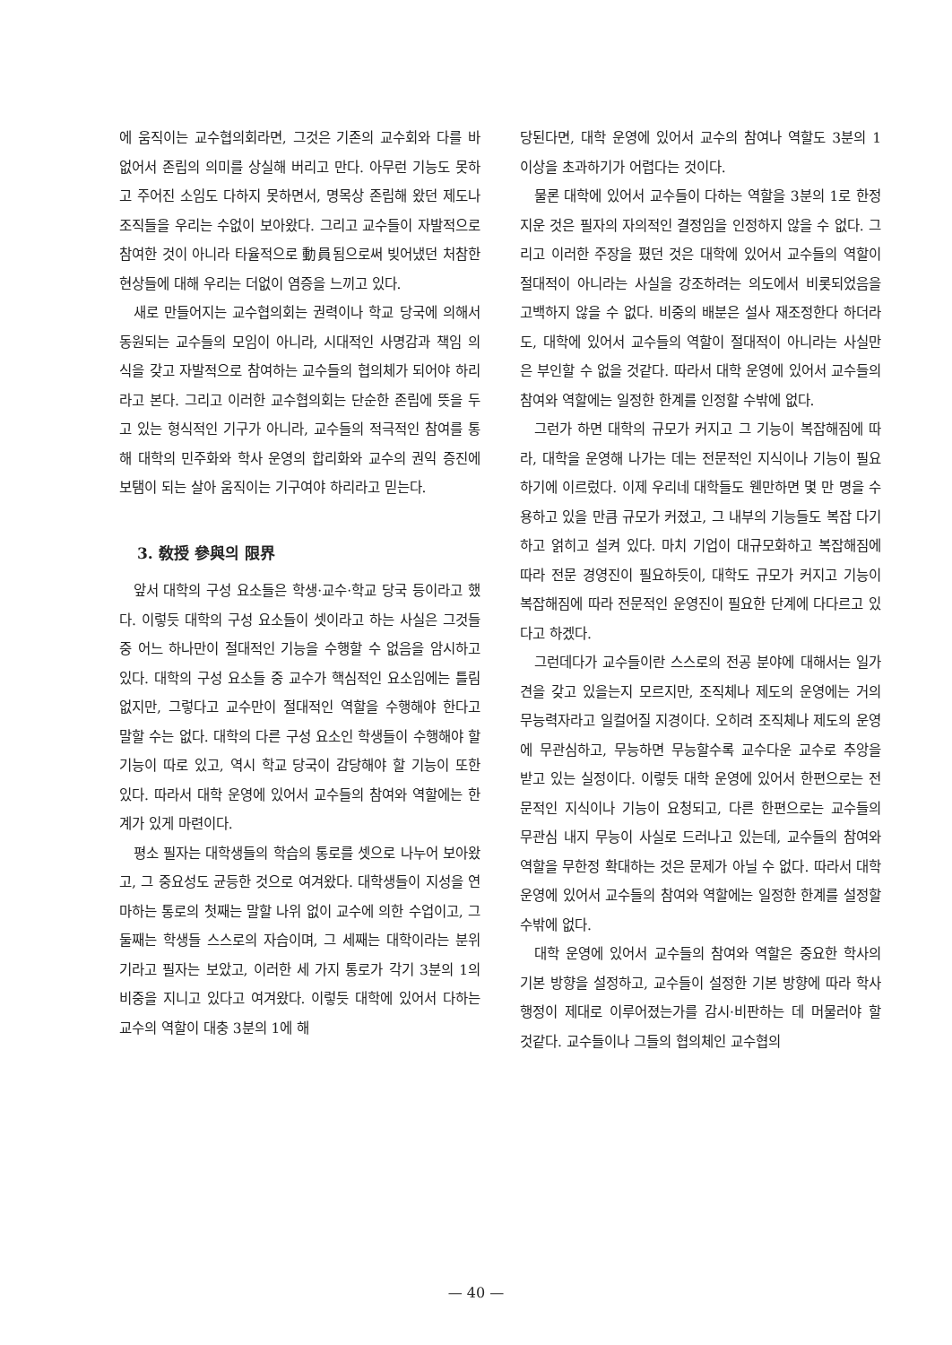에 움직이는 교수협의회라면, 그것은 기존의 교수회와 다를 바 없어서 존립의 의미를 상실해 버리고 만다. 아무런 기능도 못하고 주어진 소임도 다하지 못하면서, 명목상 존립해 왔던 제도나 조직들을 우리는 수없이 보아왔다. 그리고 교수들이 자발적으로 참여한 것이 아니라 타율적으로 動員됨으로써 빚어냈던 처참한 현상들에 대해 우리는 더없이 염증을 느끼고 있다.
새로 만들어지는 교수협의회는 권력이나 학교 당국에 의해서 동원되는 교수들의 모임이 아니라, 시대적인 사명감과 책임 의식을 갖고 자발적으로 참여하는 교수들의 협의체가 되어야 하리라고 본다. 그리고 이러한 교수협의회는 단순한 존립에 뜻을 두고 있는 형식적인 기구가 아니라, 교수들의 적극적인 참여를 통해 대학의 민주화와 학사 운영의 합리화와 교수의 권익 증진에 보탬이 되는 살아 움직이는 기구여야 하리라고 믿는다.
3. 敎授 參與의 限界
앞서 대학의 구성 요소들은 학생·교수·학교 당국 등이라고 했다. 이렇듯 대학의 구성 요소들이 셋이라고 하는 사실은 그것들 중 어느 하나만이 절대적인 기능을 수행할 수 없음을 암시하고 있다. 대학의 구성 요소들 중 교수가 핵심적인 요소임에는 틀림 없지만, 그렇다고 교수만이 절대적인 역할을 수행해야 한다고 말할 수는 없다. 대학의 다른 구성 요소인 학생들이 수행해야 할 기능이 따로 있고, 역시 학교 당국이 감당해야 할 기능이 또한 있다. 따라서 대학 운영에 있어서 교수들의 참여와 역할에는 한계가 있게 마련이다.
평소 필자는 대학생들의 학습의 통로를 셋으로 나누어 보아왔고, 그 중요성도 균등한 것으로 여겨왔다. 대학생들이 지성을 연마하는 통로의 첫째는 말할 나위 없이 교수에 의한 수업이고, 그 둘째는 학생들 스스로의 자습이며, 그 세째는 대학이라는 분위기라고 필자는 보았고, 이러한 세 가지 통로가 각기 3분의 1의 비중을 지니고 있다고 여겨왔다. 이렇듯 대학에 있어서 다하는 교수의 역할이 대충 3분의 1에 해
당된다면, 대학 운영에 있어서 교수의 참여나 역할도 3분의 1 이상을 초과하기가 어렵다는 것이다.
물론 대학에 있어서 교수들이 다하는 역할을 3분의 1로 한정지운 것은 필자의 자의적인 결정임을 인정하지 않을 수 없다. 그리고 이러한 주장을 폈던 것은 대학에 있어서 교수들의 역할이 절대적이 아니라는 사실을 강조하려는 의도에서 비롯되었음을 고백하지 않을 수 없다. 비중의 배분은 설사 재조정한다 하더라도, 대학에 있어서 교수들의 역할이 절대적이 아니라는 사실만은 부인할 수 없을 것같다. 따라서 대학 운영에 있어서 교수들의 참여와 역할에는 일정한 한계를 인정할 수밖에 없다.
그런가 하면 대학의 규모가 커지고 그 기능이 복잡해짐에 따라, 대학을 운영해 나가는 데는 전문적인 지식이나 기능이 필요하기에 이르렀다. 이제 우리네 대학들도 웬만하면 몇 만 명을 수용하고 있을 만큼 규모가 커졌고, 그 내부의 기능들도 복잡 다기하고 얽히고 설켜 있다. 마치 기업이 대규모화하고 복잡해짐에 따라 전문 경영진이 필요하듯이, 대학도 규모가 커지고 기능이 복잡해짐에 따라 전문적인 운영진이 필요한 단계에 다다르고 있다고 하겠다.
그런데다가 교수들이란 스스로의 전공 분야에 대해서는 일가견을 갖고 있을는지 모르지만, 조직체나 제도의 운영에는 거의 무능력자라고 일컬어질 지경이다. 오히려 조직체나 제도의 운영에 무관심하고, 무능하면 무능할수록 교수다운 교수로 추앙을 받고 있는 실정이다. 이렇듯 대학 운영에 있어서 한편으로는 전문적인 지식이나 기능이 요청되고, 다른 한편으로는 교수들의 무관심 내지 무능이 사실로 드러나고 있는데, 교수들의 참여와 역할을 무한정 확대하는 것은 문제가 아닐 수 없다. 따라서 대학 운영에 있어서 교수들의 참여와 역할에는 일정한 한계를 설정할 수밖에 없다.
대학 운영에 있어서 교수들의 참여와 역할은 중요한 학사의 기본 방향을 설정하고, 교수들이 설정한 기본 방향에 따라 학사 행정이 제대로 이루어졌는가를 감시·비판하는 데 머물러야 할 것같다. 교수들이나 그들의 협의체인 교수협의
— 40 —